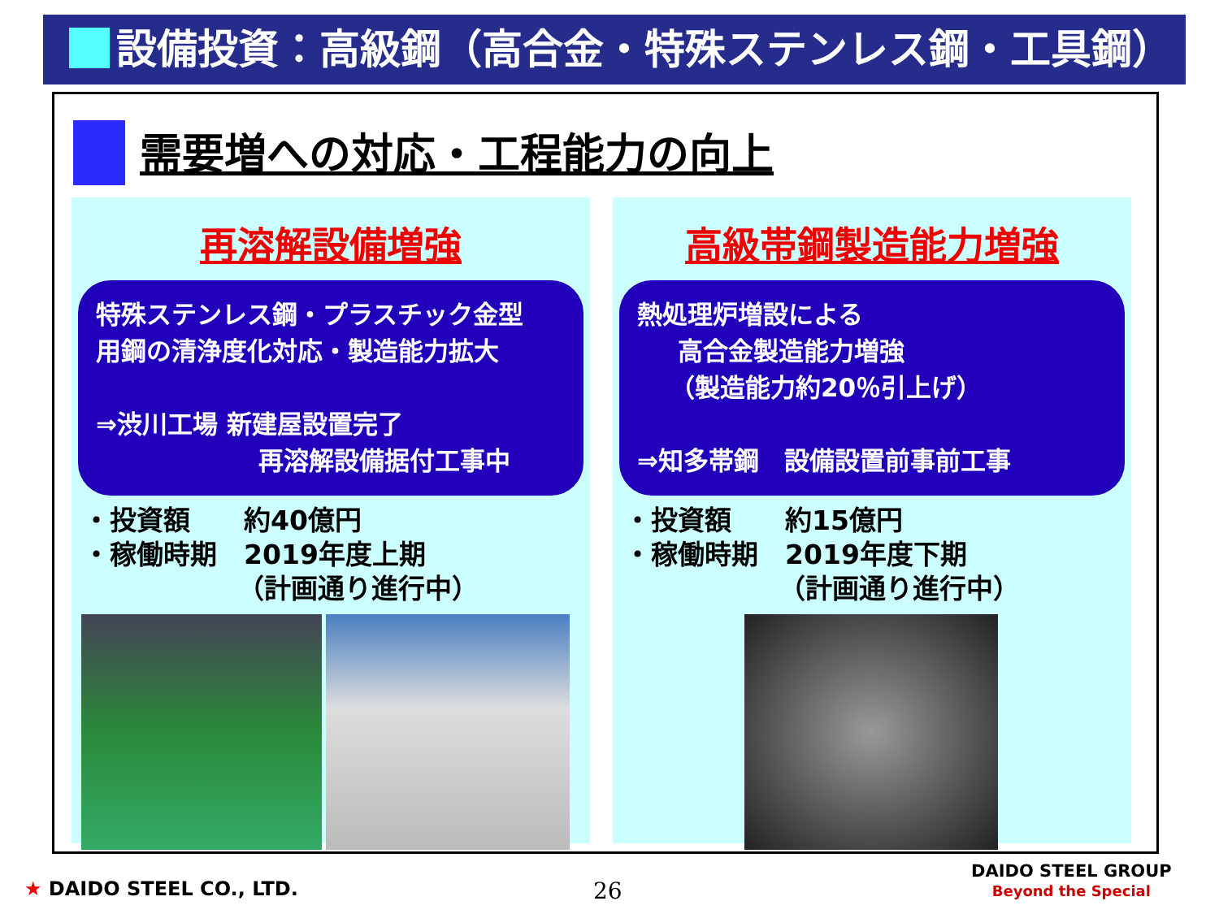設備投資：高級鋼（高合金・特殊ステンレス鋼・工具鋼）
需要増への対応・工程能力の向上
再溶解設備増強
特殊ステンレス鋼・プラスチック金型
用鋼の清浄度化対応・製造能力拡大
⇒渋川工場 新建屋設置完了
再溶解設備据付工事中
・投資額　　約40億円
・稼働時期　2019年度上期
（計画通り進行中）
高級帯鋼製造能力増強
熱処理炉増設による
高合金製造能力増強
（製造能力約20％引上げ）
⇒知多帯鋼　設備設置前事前工事
・投資額　　約15億円
・稼働時期　2019年度下期
（計画通り進行中）
★ DAIDO STEEL CO., LTD. 26
DAIDO STEEL GROUP
Beyond the Special